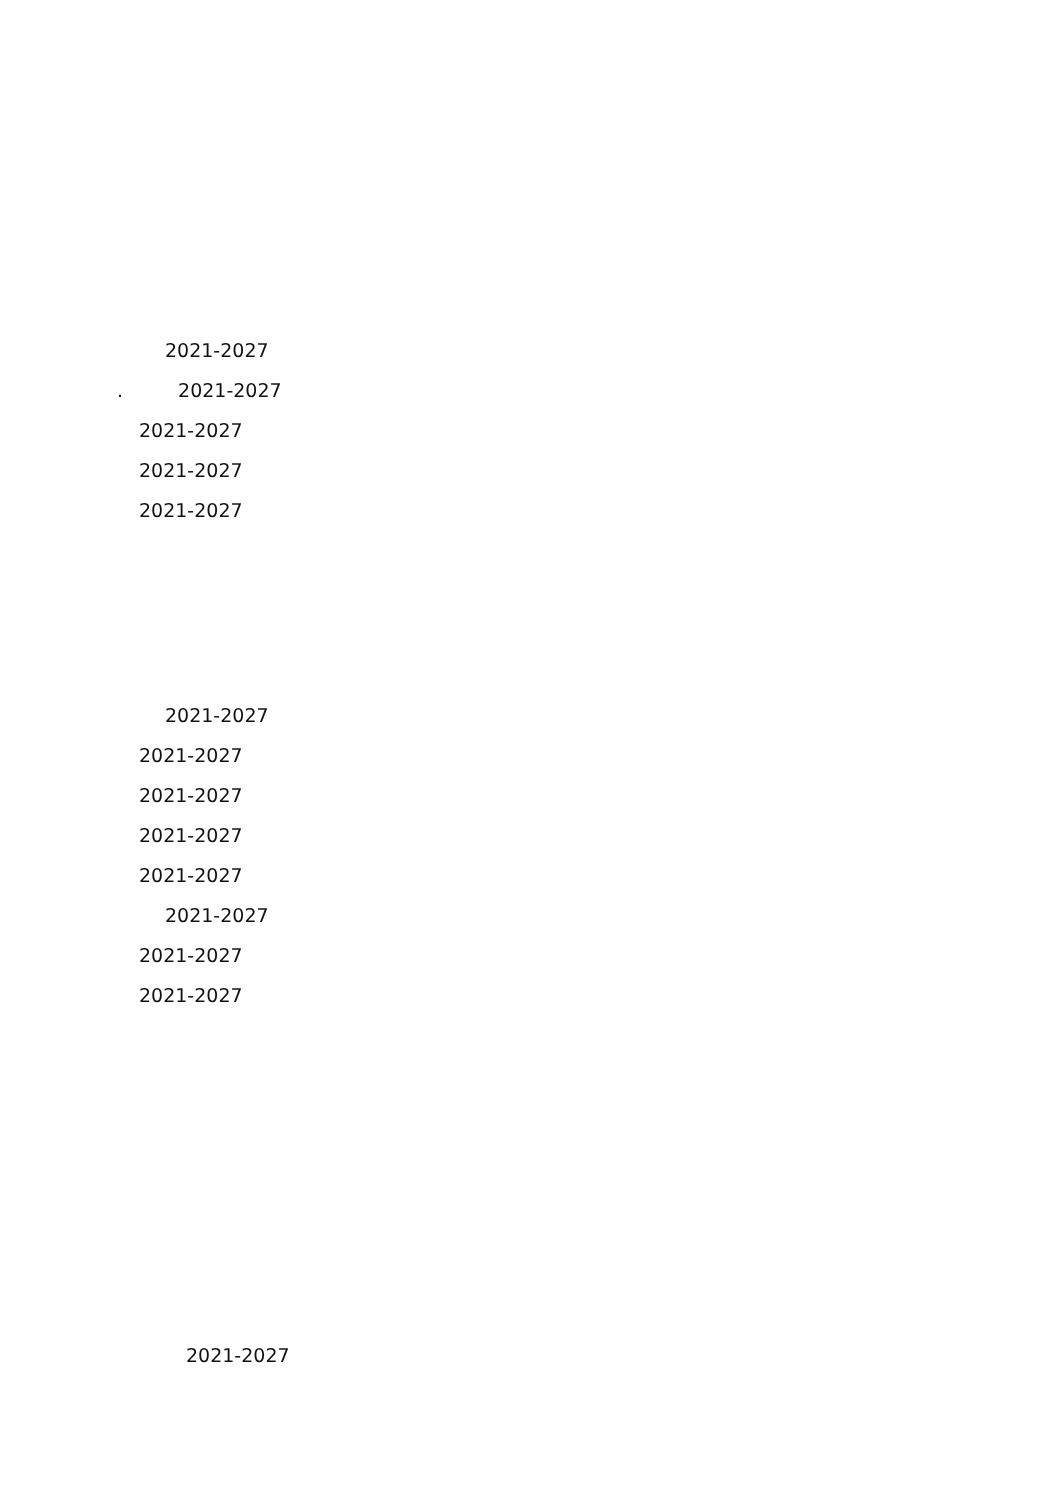2021-2027
. 2021-2027
2021-2027
2021-2027
2021-2027
2021-2027
2021-2027
2021-2027
2021-2027
2021-2027
2021-2027
2021-2027
2021-2027
2021-2027